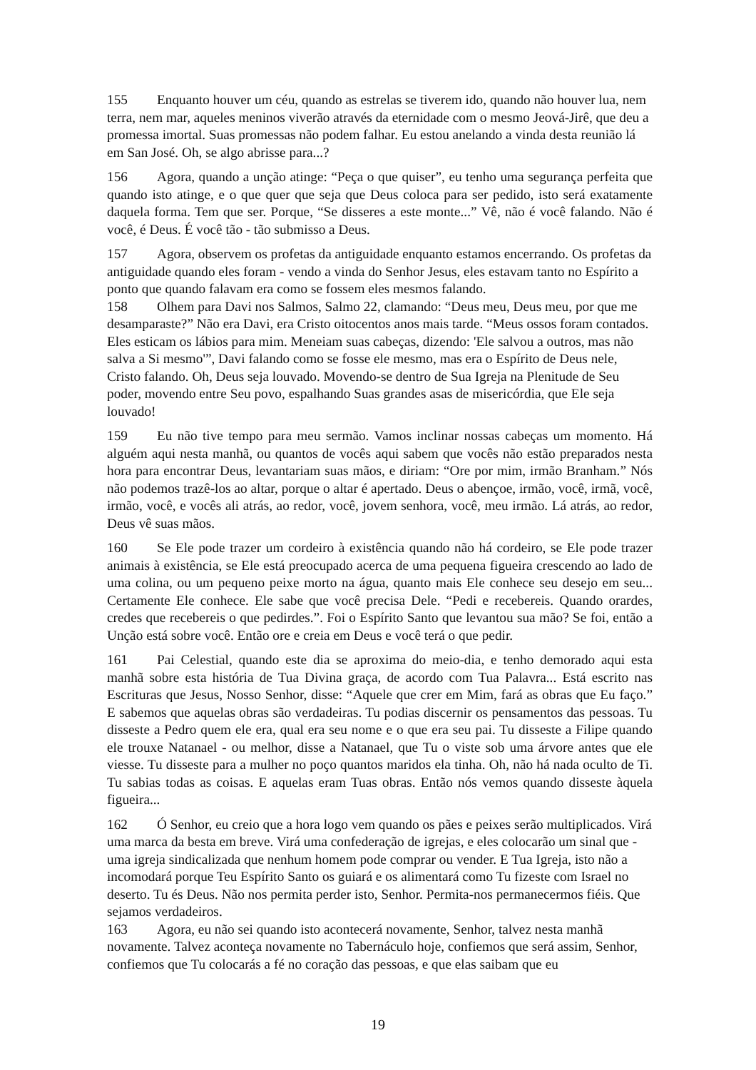155 Enquanto houver um céu, quando as estrelas se tiverem ido, quando não houver lua, nem terra, nem mar, aqueles meninos viverão através da eternidade com o mesmo Jeová-Jirê, que deu a promessa imortal. Suas promessas não podem falhar. Eu estou anelando a vinda desta reunião lá em San José. Oh, se algo abrisse para...?
156 Agora, quando a unção atinge: “Peça o que quiser”, eu tenho uma segurança perfeita que quando isto atinge, e o que quer que seja que Deus coloca para ser pedido, isto será exatamente daquela forma. Tem que ser. Porque, “Se disseres a este monte...” Vê, não é você falando. Não é você, é Deus. É você tão - tão submisso a Deus.
157 Agora, observem os profetas da antiguidade enquanto estamos encerrando. Os profetas da antiguidade quando eles foram - vendo a vinda do Senhor Jesus, eles estavam tanto no Espírito a ponto que quando falavam era como se fossem eles mesmos falando.
158 Olhem para Davi nos Salmos, Salmo 22, clamando: “Deus meu, Deus meu, por que me desamparaste?” Não era Davi, era Cristo oitocentos anos mais tarde. “Meus ossos foram contados. Eles esticam os lábios para mim. Meneiam suas cabeças, dizendo: 'Ele salvou a outros, mas não salva a Si mesmo'”, Davi falando como se fosse ele mesmo, mas era o Espírito de Deus nele, Cristo falando. Oh, Deus seja louvado. Movendo-se dentro de Sua Igreja na Plenitude de Seu poder, movendo entre Seu povo, espalhando Suas grandes asas de misericórdia, que Ele seja louvado!
159 Eu não tive tempo para meu sermão. Vamos inclinar nossas cabeças um momento. Há alguém aqui nesta manhã, ou quantos de vocês aqui sabem que vocês não estão preparados nesta hora para encontrar Deus, levantariam suas mãos, e diriam: “Ore por mim, irmão Branham.” Nós não podemos trazê-los ao altar, porque o altar é apertado. Deus o abençoe, irmão, você, irmã, você, irmão, você, e vocês ali atrás, ao redor, você, jovem senhora, você, meu irmão. Lá atrás, ao redor, Deus vê suas mãos.
160 Se Ele pode trazer um cordeiro à existência quando não há cordeiro, se Ele pode trazer animais à existência, se Ele está preocupado acerca de uma pequena figueira crescendo ao lado de uma colina, ou um pequeno peixe morto na água, quanto mais Ele conhece seu desejo em seu... Certamente Ele conhece. Ele sabe que você precisa Dele. “Pedi e recebereis. Quando orardes, credes que recebereis o que pedirdes.”. Foi o Espírito Santo que levantou sua mão? Se foi, então a Unção está sobre você. Então ore e creia em Deus e você terá o que pedir.
161 Pai Celestial, quando este dia se aproxima do meio-dia, e tenho demorado aqui esta manhã sobre esta história de Tua Divina graça, de acordo com Tua Palavra... Está escrito nas Escrituras que Jesus, Nosso Senhor, disse: “Aquele que crer em Mim, fará as obras que Eu faço.” E sabemos que aquelas obras são verdadeiras. Tu podias discernir os pensamentos das pessoas. Tu disseste a Pedro quem ele era, qual era seu nome e o que era seu pai. Tu disseste a Filipe quando ele trouxe Natanael - ou melhor, disse a Natanael, que Tu o viste sob uma árvore antes que ele viesse. Tu disseste para a mulher no poço quantos maridos ela tinha. Oh, não há nada oculto de Ti. Tu sabias todas as coisas. E aquelas eram Tuas obras. Então nós vemos quando disseste àquela figueira...
162 Ó Senhor, eu creio que a hora logo vem quando os pães e peixes serão multiplicados. Virá uma marca da besta em breve. Virá uma confederação de igrejas, e eles colocarão um sinal que - uma igreja sindicalizada que nenhum homem pode comprar ou vender. E Tua Igreja, isto não a incomodará porque Teu Espírito Santo os guiará e os alimentará como Tu fizeste com Israel no deserto. Tu és Deus. Não nos permita perder isto, Senhor. Permita-nos permanecermos fiéis. Que sejamos verdadeiros.
163 Agora, eu não sei quando isto acontecerá novamente, Senhor, talvez nesta manhã novamente. Talvez aconteça novamente no Tabernáculo hoje, confiemos que será assim, Senhor, confiemos que Tu colocarás a fé no coração das pessoas, e que elas saibam que eu
19